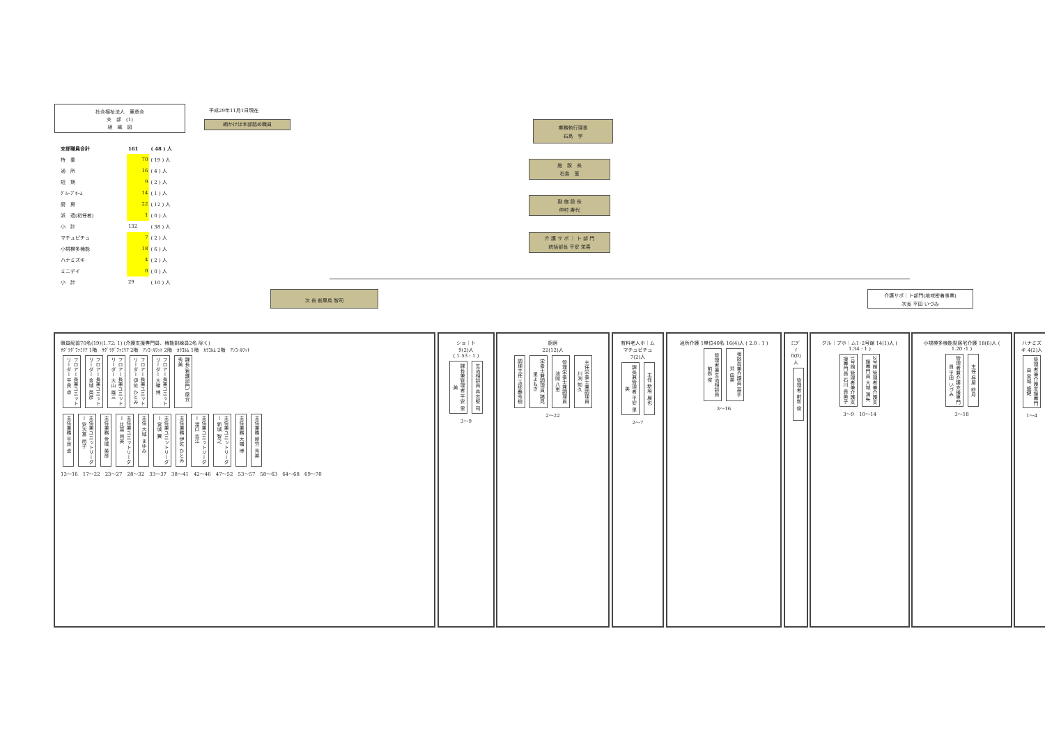社会福祉法人　憲章会
支　部　(1)
組　織　図
平成29年11月1日現在
網かけは本部詰め職員
| 支部職員合計 | | 161 | ( 48 ) 人 |
| 特 養 | | 70 | ( 19 ) 人 |
| 通 所 | | 16 | ( 4 ) 人 |
| 短 期 | | 9 | ( 2 ) 人 |
| ｸﾞﾙｰﾌﾟﾎｰﾑ | | 14 | ( 1 ) 人 |
| 厨 房 | | 22 | ( 12 ) 人 |
| 派 遣(初任者) | | 1 | ( 0 ) 人 |
| 小 計 | | 132 | ( 38 ) 人 |
| マチュピチュ | | 7 | ( 2 ) 人 |
| 小規模多機能 | | 18 | ( 6 ) 人 |
| ハナミズキ | | 4 | ( 2 ) 人 |
| ミニデイ | | 0 | ( 0 ) 人 |
| 小 計 | | 29 | ( 10 ) 人 |
業務執行理事
石島　学
施　設　長
石島　薫
副 施 設 長
仲村 寿代
介 護 サ ポ ｜ ト 部 門
統括部長 平安 栄喜
次 長 前黒島 智司
介護サポ｜ト部門(地域密着事業)
次長 平田 いづみ
職員配置70名(19)(1.72: 1) (介護支援専門員、機能訓練員2名 除く)
ｻｸﾞﾗﾀﾞﾌｧﾐﾘｱ 1階　ｻｸﾞﾗﾀﾞﾌｧﾐﾘｱ 2階　ｱﾝｺｰﾙﾜｯﾄ 2階　ｶﾗｺﾙﾑ 1階　ｶﾗｺﾙﾑ 2階　ｱﾝｺｰﾙﾜｯﾄ
フロアー長兼ユニットリーダー 平良 卓 フロアー長兼ユニットリーダー 金城 英彦 フロアー長兼ユニットリーダー 大山 雄三 フロアー長兼ユニットリーダー 伊佐 ひとみ フロアー長兼ユニットリーダー 大嶺 博 課長(看護部門) 屋宜 秀美
主任兼務 平良 卓 主任兼ユニットリーダー 安次富 尚子 主任兼務 金城 英彦 主任兼ユニットリーダー 比嘉 尚美 主任 大城 まゆみ 主任兼ユニットリーダー 宮城 翼 主任兼務 伊佐 ひとみ 主任兼ユニットリーダー 渡口 吉江 主任兼ユニットリーダー 新城 智之 主任兼務 大嶺 博 主任兼務 屋宜 秀美
13～16　17～22　23～27　28～32　33～37　38～41　42～46　47～52　53～57　58～63　64～68　69～70
ショ｜ト
9(2)人
( 1.53 : 1 )
課長兼管理者 平安 里美 生活相談員 具志堅 司
3～9
厨房
22(12)人
調理主任 玉那覇秀樹 栄養士兼調理員 諸見里よもぎ 管理栄養士兼調理員 池間 八恵 主任栄養士兼調理員 川渕 知久
2～22
有料老人ホ｜ム マチュピチュ
7(2)人
課長兼管理者 平安 里美 主任 新垣 展也
2～7
通所介護 1単位40名 16(4)人 ( 2.0 : 1 )
管理者兼生活相談員 前新 俊 相談員兼介護員 嘉手苅 由美
3～16
ﾐﾆﾃﾞｲ 0(0)人
管理者 前新 俊
グル｜プホ｜ム1･2号館 14(1)人 ( 1.34 : 1 )
1号館 管理者兼介護支援専門員 石川 貴美子 2号館 管理者兼介護支援専門員 大城 満矢
3～9　10～14
小規模多機能型居宅介護 18(6)人 ( 1.20 :1 )
管理者兼介護支援専門員 平田 いづみ 主任 呉屋 紗月
3～18
ハナミズキ 4(2)人
管理者兼介護支援専門員 宮城 盛健
1～4